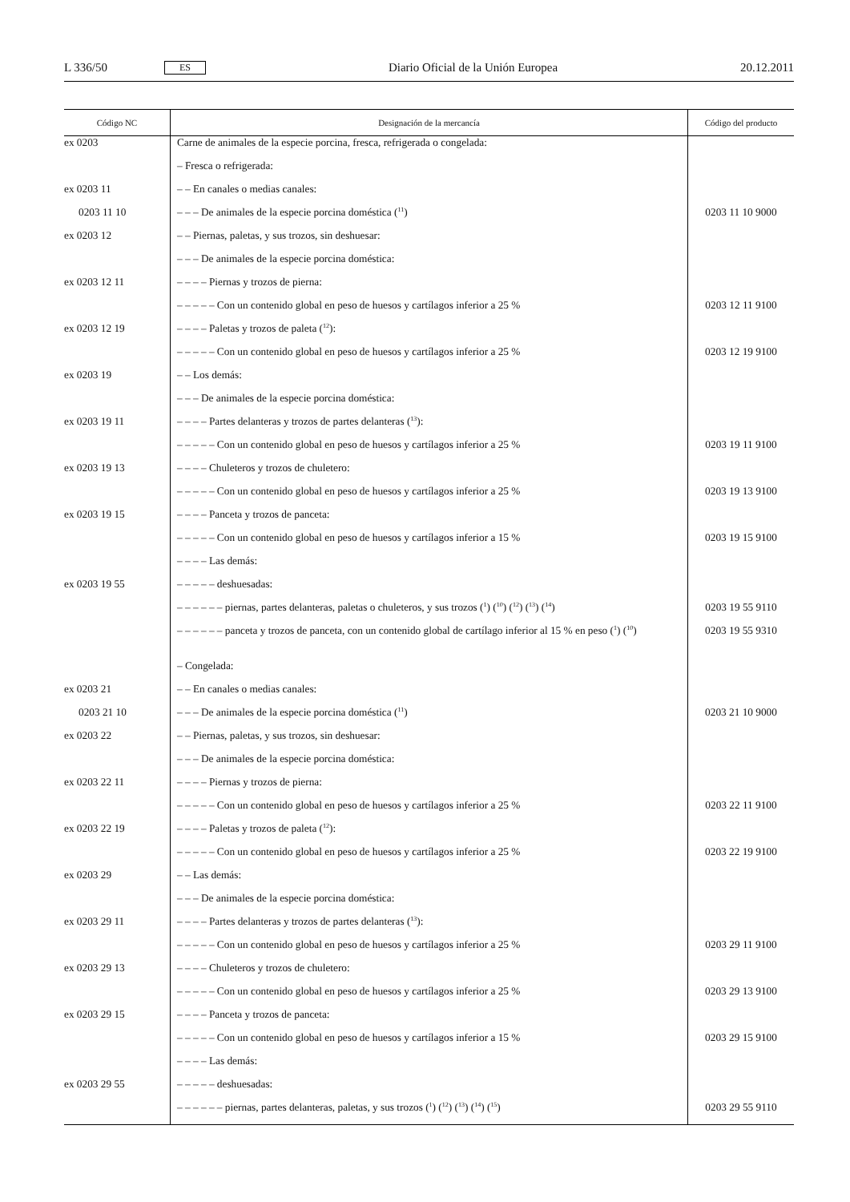L 336/50 ES Diario Oficial de la Unión Europea 20.12.2011
| Código NC | Designación de la mercancía | Código del producto |
| --- | --- | --- |
| ex 0203 | Carne de animales de la especie porcina, fresca, refrigerada o congelada: | |
| | – Fresca o refrigerada: | |
| ex 0203 11 | – – En canales o medias canales: | |
| 0203 11 10 | – – – De animales de la especie porcina doméstica (<sup>11</sup>) | 0203 11 10 9000 |
| ex 0203 12 | – – Piernas, paletas, y sus trozos, sin deshuesar: | |
| | – – – De animales de la especie porcina doméstica: | |
| ex 0203 12 11 | – – – – Piernas y trozos de pierna: | |
| | – – – – – Con un contenido global en peso de huesos y cartílagos inferior a 25 % | 0203 12 11 9100 |
| ex 0203 12 19 | – – – – Paletas y trozos de paleta (<sup>12</sup>): | |
| | – – – – – Con un contenido global en peso de huesos y cartílagos inferior a 25 % | 0203 12 19 9100 |
| ex 0203 19 | – – Los demás: | |
| | – – – De animales de la especie porcina doméstica: | |
| ex 0203 19 11 | – – – – Partes delanteras y trozos de partes delanteras (<sup>13</sup>): | |
| | – – – – – Con un contenido global en peso de huesos y cartílagos inferior a 25 % | 0203 19 11 9100 |
| ex 0203 19 13 | – – – – Chuleteros y trozos de chuletero: | |
| | – – – – – Con un contenido global en peso de huesos y cartílagos inferior a 25 % | 0203 19 13 9100 |
| ex 0203 19 15 | – – – – Panceta y trozos de panceta: | |
| | – – – – – Con un contenido global en peso de huesos y cartílagos inferior a 15 % | 0203 19 15 9100 |
| | – – – – Las demás: | |
| ex 0203 19 55 | – – – – – deshuesadas: | |
| | – – – – – – piernas, partes delanteras, paletas o chuleteros, y sus trozos (<sup>1</sup>) (<sup>10</sup>) (<sup>12</sup>) (<sup>13</sup>) (<sup>14</sup>) | 0203 19 55 9110 |
| | – – – – – – panceta y trozos de panceta, con un contenido global de cartílago inferior al 15 % en peso (<sup>1</sup>) (<sup>10</sup>) | 0203 19 55 9310 |
| | – Congelada: | |
| ex 0203 21 | – – En canales o medias canales: | |
| 0203 21 10 | – – – De animales de la especie porcina doméstica (<sup>11</sup>) | 0203 21 10 9000 |
| ex 0203 22 | – – Piernas, paletas, y sus trozos, sin deshuesar: | |
| | – – – De animales de la especie porcina doméstica: | |
| ex 0203 22 11 | – – – – Piernas y trozos de pierna: | |
| | – – – – – Con un contenido global en peso de huesos y cartílagos inferior a 25 % | 0203 22 11 9100 |
| ex 0203 22 19 | – – – – Paletas y trozos de paleta (<sup>12</sup>): | |
| | – – – – – Con un contenido global en peso de huesos y cartílagos inferior a 25 % | 0203 22 19 9100 |
| ex 0203 29 | – – Las demás: | |
| | – – – De animales de la especie porcina doméstica: | |
| ex 0203 29 11 | – – – – Partes delanteras y trozos de partes delanteras (<sup>13</sup>): | |
| | – – – – – Con un contenido global en peso de huesos y cartílagos inferior a 25 % | 0203 29 11 9100 |
| ex 0203 29 13 | – – – – Chuleteros y trozos de chuletero: | |
| | – – – – – Con un contenido global en peso de huesos y cartílagos inferior a 25 % | 0203 29 13 9100 |
| ex 0203 29 15 | – – – – Panceta y trozos de panceta: | |
| | – – – – – Con un contenido global en peso de huesos y cartílagos inferior a 15 % | 0203 29 15 9100 |
| | – – – – Las demás: | |
| ex 0203 29 55 | – – – – – deshuesadas: | |
| | – – – – – – piernas, partes delanteras, paletas, y sus trozos (<sup>1</sup>) (<sup>12</sup>) (<sup>13</sup>) (<sup>14</sup>) (<sup>15</sup>) | 0203 29 55 9110 |